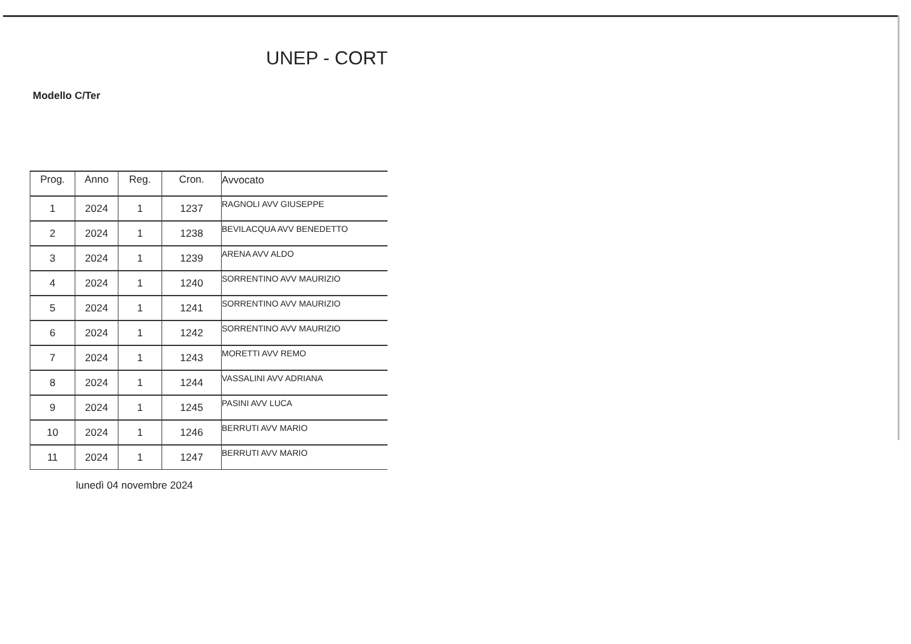UNEP - CORT
Modello C/Ter
| Prog. | Anno | Reg. | Cron. | Avvocato |
| --- | --- | --- | --- | --- |
| 1 | 2024 | 1 | 1237 | RAGNOLI AVV GIUSEPPE |
| 2 | 2024 | 1 | 1238 | BEVILACQUA AVV BENEDETTO |
| 3 | 2024 | 1 | 1239 | ARENA AVV ALDO |
| 4 | 2024 | 1 | 1240 | SORRENTINO AVV MAURIZIO |
| 5 | 2024 | 1 | 1241 | SORRENTINO AVV MAURIZIO |
| 6 | 2024 | 1 | 1242 | SORRENTINO AVV MAURIZIO |
| 7 | 2024 | 1 | 1243 | MORETTI AVV REMO |
| 8 | 2024 | 1 | 1244 | VASSALINI AVV ADRIANA |
| 9 | 2024 | 1 | 1245 | PASINI AVV LUCA |
| 10 | 2024 | 1 | 1246 | BERRUTI AVV MARIO |
| 11 | 2024 | 1 | 1247 | BERRUTI AVV MARIO |
lunedì 04 novembre 2024